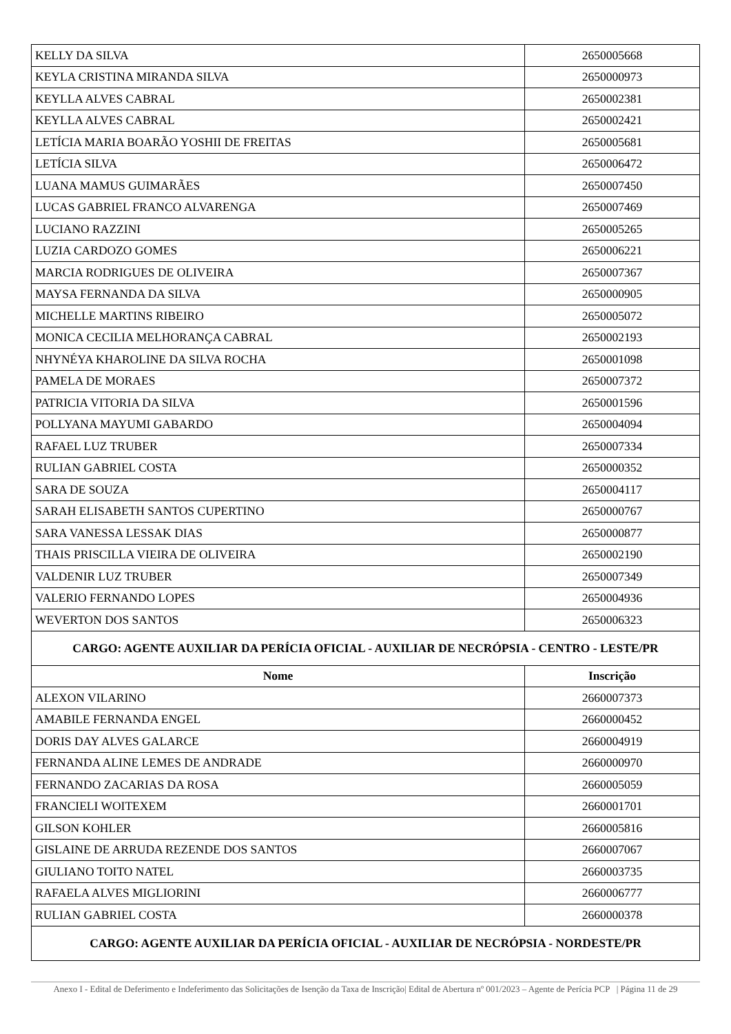| KELLY DA SILVA | 2650005668 |
| KEYLA CRISTINA MIRANDA SILVA | 2650000973 |
| KEYLLA ALVES CABRAL | 2650002381 |
| KEYLLA ALVES CABRAL | 2650002421 |
| LETÍCIA MARIA BOARÃO YOSHII DE FREITAS | 2650005681 |
| LETÍCIA SILVA | 2650006472 |
| LUANA MAMUS GUIMARÃES | 2650007450 |
| LUCAS GABRIEL FRANCO ALVARENGA | 2650007469 |
| LUCIANO RAZZINI | 2650005265 |
| LUZIA CARDOZO GOMES | 2650006221 |
| MARCIA RODRIGUES DE OLIVEIRA | 2650007367 |
| MAYSA FERNANDA DA SILVA | 2650000905 |
| MICHELLE MARTINS RIBEIRO | 2650005072 |
| MONICA CECILIA MELHORANÇA CABRAL | 2650002193 |
| NHYNÉYA KHAROLINE DA SILVA ROCHA | 2650001098 |
| PAMELA DE MORAES | 2650007372 |
| PATRICIA VITORIA DA SILVA | 2650001596 |
| POLLYANA MAYUMI GABARDO | 2650004094 |
| RAFAEL LUZ TRUBER | 2650007334 |
| RULIAN GABRIEL COSTA | 2650000352 |
| SARA DE SOUZA | 2650004117 |
| SARAH ELISABETH SANTOS CUPERTINO | 2650000767 |
| SARA VANESSA LESSAK DIAS | 2650000877 |
| THAIS PRISCILLA VIEIRA DE OLIVEIRA | 2650002190 |
| VALDENIR LUZ TRUBER | 2650007349 |
| VALERIO FERNANDO LOPES | 2650004936 |
| WEVERTON DOS SANTOS | 2650006323 |
| CARGO: AGENTE AUXILIAR DA PERÍCIA OFICIAL - AUXILIAR DE NECRÓPSIA - CENTRO - LESTE/PR | |
| Nome | Inscrição |
| ALEXON VILARINO | 2660007373 |
| AMABILE FERNANDA ENGEL | 2660000452 |
| DORIS DAY ALVES GALARCE | 2660004919 |
| FERNANDA ALINE LEMES DE ANDRADE | 2660000970 |
| FERNANDO ZACARIAS DA ROSA | 2660005059 |
| FRANCIELI WOITEXEM | 2660001701 |
| GILSON KOHLER | 2660005816 |
| GISLAINE DE ARRUDA REZENDE DOS SANTOS | 2660007067 |
| GIULIANO TOITO NATEL | 2660003735 |
| RAFAELA ALVES MIGLIORINI | 2660006777 |
| RULIAN GABRIEL COSTA | 2660000378 |
| CARGO: AGENTE AUXILIAR DA PERÍCIA OFICIAL - AUXILIAR DE NECRÓPSIA - NORDESTE/PR | |
Anexo I - Edital de Deferimento e Indeferimento das Solicitações de Isenção da Taxa de Inscrição| Edital de Abertura nº 001/2023 – Agente de Perícia PCP | Página 11 de 29